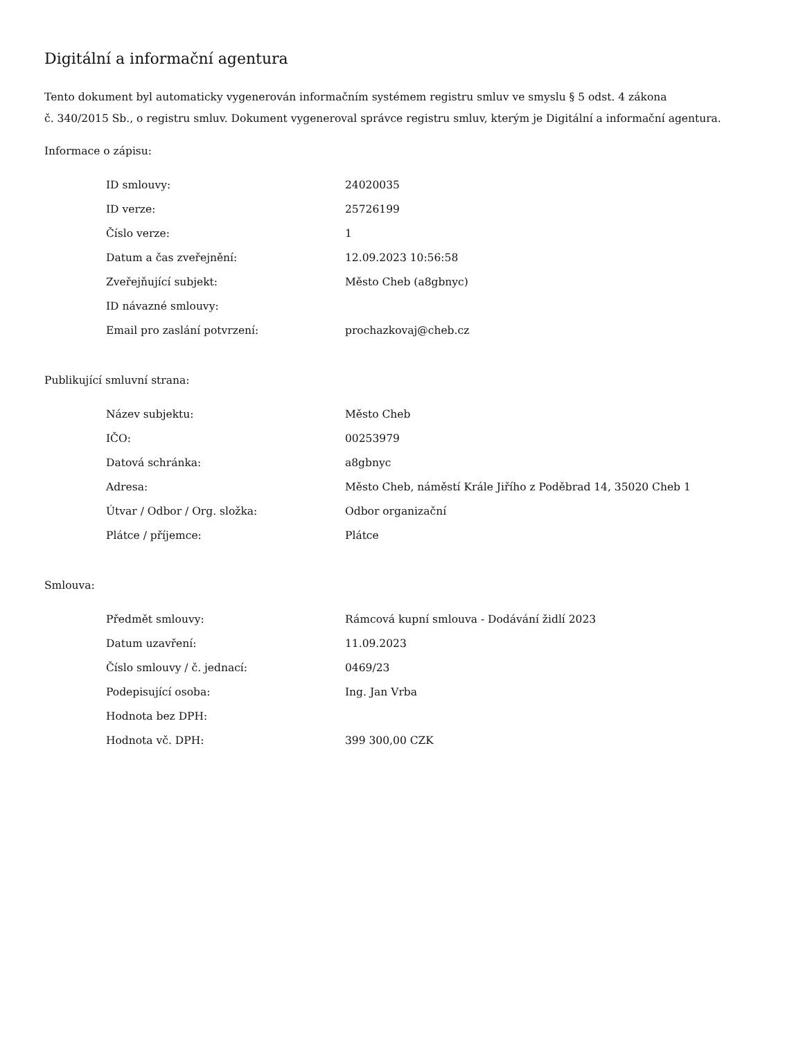Digitální a informační agentura
Tento dokument byl automaticky vygenerován informačním systémem registru smluv ve smyslu § 5 odst. 4 zákona
č. 340/2015 Sb., o registru smluv. Dokument vygeneroval správce registru smluv, kterým je Digitální a informační agentura.
Informace o zápisu:
| ID smlouvy: | 24020035 |
| ID verze: | 25726199 |
| Číslo verze: | 1 |
| Datum a čas zveřejnění: | 12.09.2023 10:56:58 |
| Zveřejňující subjekt: | Město Cheb (a8gbnyc) |
| ID návazné smlouvy: | |
| Email pro zaslání potvrzení: | prochazkovaj@cheb.cz |
Publikující smluvní strana:
| Název subjektu: | Město Cheb |
| IČO: | 00253979 |
| Datová schránka: | a8gbnyc |
| Adresa: | Město Cheb, náměstí Krále Jiřího z Poděbrad 14, 35020 Cheb 1 |
| Útvar / Odbor / Org. složka: | Odbor organizační |
| Plátce / příjemce: | Plátce |
Smlouva:
| Předmět smlouvy: | Rámcová kupní smlouva - Dodávání židlí 2023 |
| Datum uzavření: | 11.09.2023 |
| Číslo smlouvy / č. jednací: | 0469/23 |
| Podepisující osoba: | Ing. Jan Vrba |
| Hodnota bez DPH: | |
| Hodnota vč. DPH: | 399 300,00 CZK |